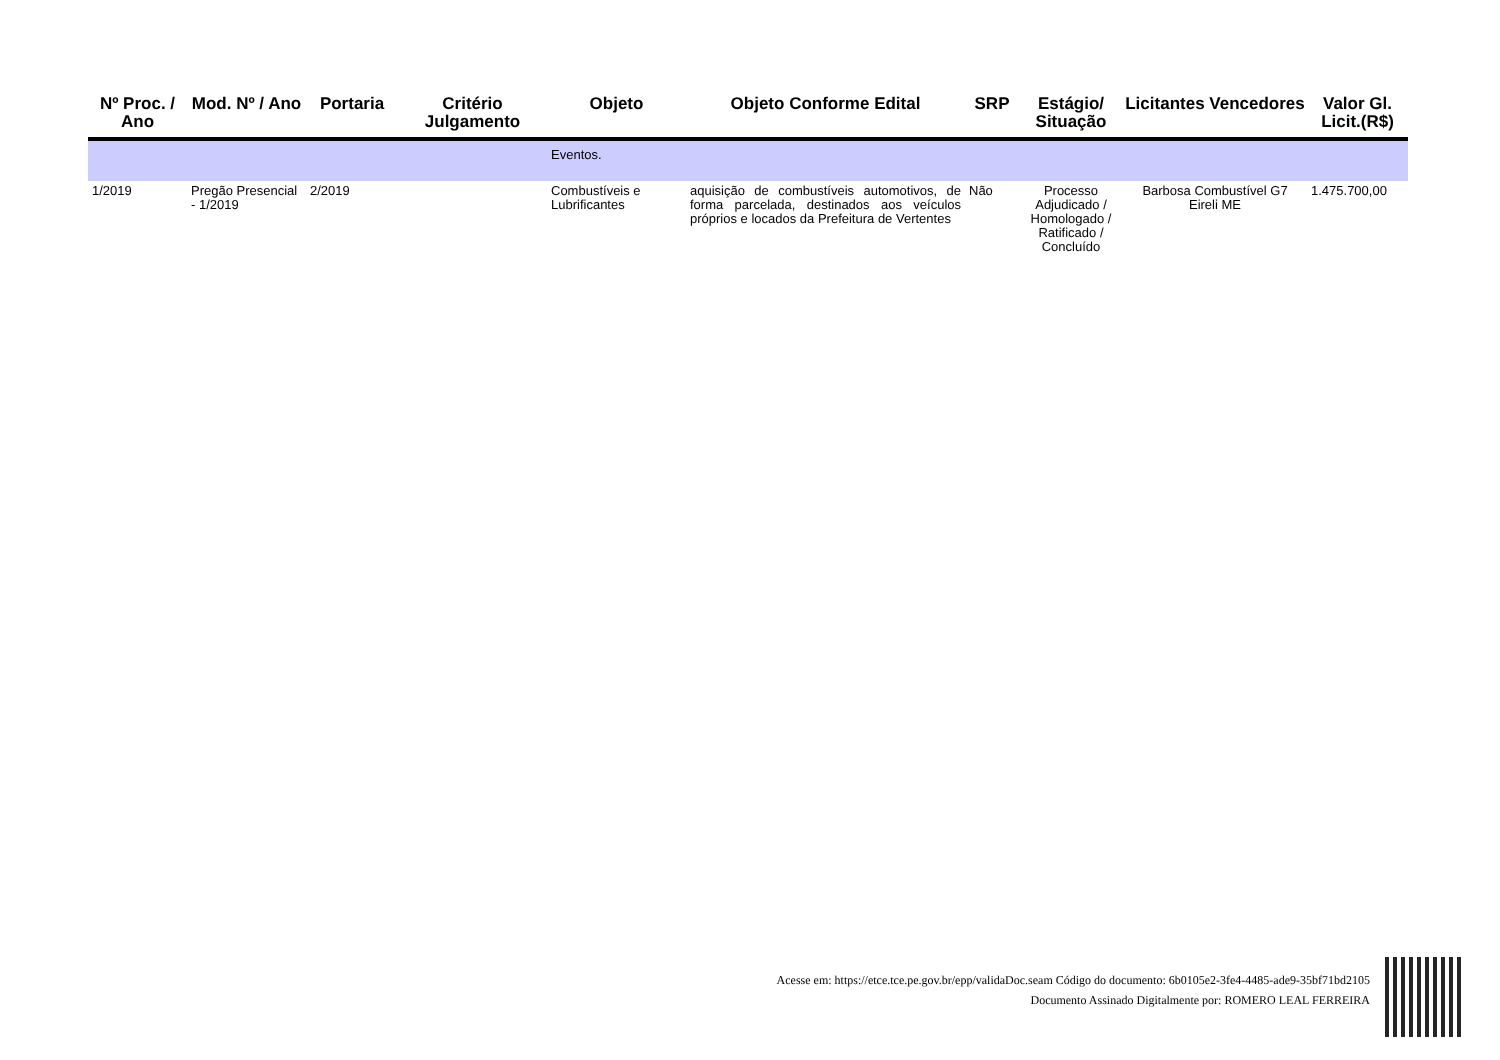| Nº Proc. / Ano | Mod. Nº / Ano | Portaria | Critério Julgamento | Objeto | Objeto Conforme Edital | SRP | Estágio/ Situação | Licitantes Vencedores | Valor Gl. Licit.(R$) |
| --- | --- | --- | --- | --- | --- | --- | --- | --- | --- |
| | | | | Eventos. | | | | | |
| 1/2019 | Pregão Presencial - 1/2019 | 2/2019 | | Combustíveis e Lubrificantes | aquisição de combustíveis automotivos, de forma parcelada, destinados aos veículos próprios e locados da Prefeitura de Vertentes | Não | Processo Adjudicado / Homologado / Ratificado / Concluído | Barbosa Combustível G7 Eireli ME | 1.475.700,00 |
Acesse em: https://etce.tce.pe.gov.br/epp/validaDoc.seam Código do documento: 6b0105e2-3fe4-4485-ade9-35bf71bd2105
Documento Assinado Digitalmente por: ROMERO LEAL FERREIRA